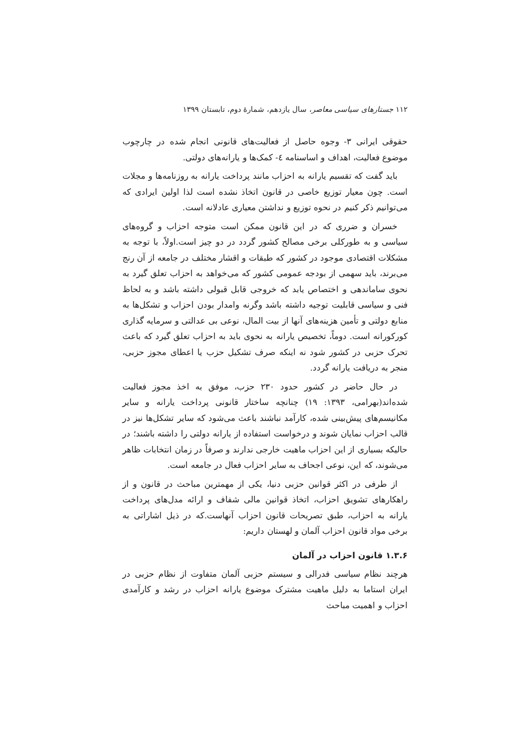۱۱۲ جستارهای سیاسی معاصر، سال یازدهم، شمارهٔ دوم، تابستان ۱۳۹۹
حقوقی ایرانی ۳- وجوه حاصل از فعالیت‌های قانونی انجام شده در چارچوب موضوع فعالیت، اهداف و اساسنامه ٤- کمک‌ها و یارانه‌های دولتی.
باید گفت که تقسیم یارانه به احزاب مانند پرداخت یارانه به روزنامه‌ها و مجلات است. چون معیار توزیع خاصی در قانون اتخاذ نشده است لذا اولین ایرادی که می‌توانیم ذکر کنیم در نحوه توزیع و نداشتن معیاری عادلانه است.
خسران و ضرری که در این قانون ممکن است متوجه احزاب و گروه‌های سیاسی و به طورکلی برخی مصالح کشور گردد در دو چیز است.اولاً، با توجه به مشکلات اقتصادی موجود در کشور که طبقات و اقشار مختلف در جامعه از آن رنج می‌برند، باید سهمی از بودجه عمومی کشور که می‌خواهد به احزاب تعلق گیرد به نحوی ساماندهی و اختصاص یابد که خروجی قابل قبولی داشته باشد و به لحاظ فنی و سیاسی قابلیت توجیه داشته باشد وگرنه وامدار بودن احزاب و تشکل‌ها به منابع دولتی و تأمین هزینه‌های آنها از بیت المال، نوعی بی عدالتی و سرمایه گذاری کورکورانه است. دوماً، تخصیص یارانه به نحوی باید به احزاب تعلق گیرد که باعث تحرک حزبی در کشور شود نه اینکه صرف تشکیل حزب یا اعطای مجوز حزبی، منجر به دریافت یارانه گردد.
در حال حاضر در کشور حدود ۲۳۰ حزب، موفق به اخذ مجوز فعالیت شده‌اند(بهرامی، ۱۳۹۳: ۱۹) چنانچه ساختار قانونی پرداخت یارانه و سایر مکانیسم‌های پیش‌بینی شده، کارآمد نباشند باعث می‌شود که سایر تشکل‌ها نیز در قالب احزاب نمایان شوند و درخواست استفاده از یارانه دولتی را داشته باشند؛ در حالیکه بسیاری از این احزاب ماهیت خارجی ندارند و صرفاً در زمان انتخابات ظاهر می‌شوند، که این، نوعی اجحاف به سایر احزاب فعال در جامعه است.
از طرفی در اکثر قوانین حزبی دنیا، یکی از مهمترین مباحث در قانون و از راهکارهای تشویق احزاب، اتخاذ قوانین مالی شفاف و ارائه مدل‌های پرداخت یارانه به احزاب، طبق تصریحات قانون احزاب آنهاست.که در ذیل اشاراتی به برخی مواد قانون احزاب آلمان و لهستان داریم:
۱.۳.۶ قانون احزاب در آلمان
هرچند نظام سیاسی فدرالی و سیستم حزبی آلمان متفاوت از نظام حزبی در ایران استاما به دلیل ماهیت مشترک موضوع یارانه احزاب در رشد و کارآمدی احزاب و اهمیت مباحث